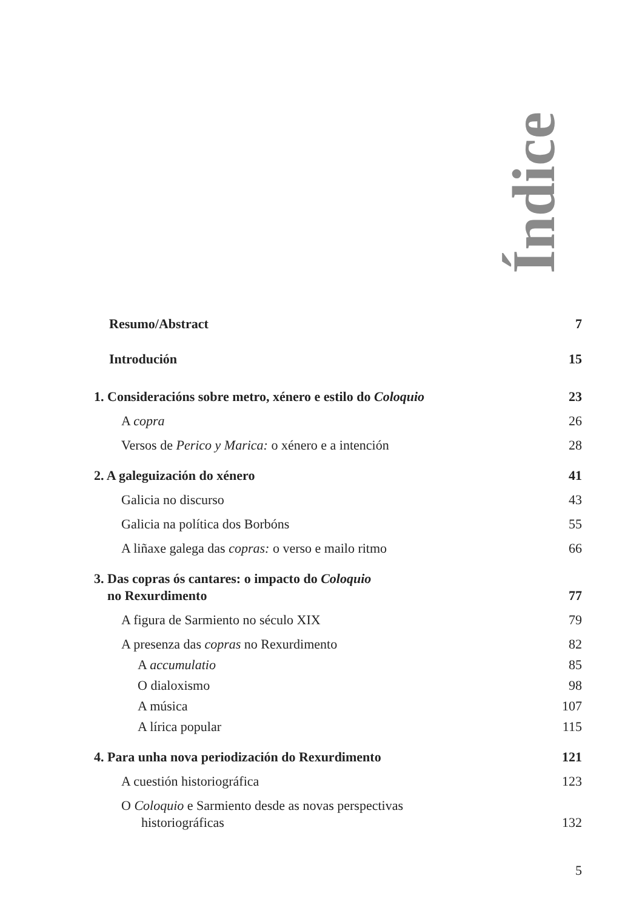Índice
Resumo/Abstract 7
Introdución 15
1. Consideracións sobre metro, xénero e estilo do Coloquio 23
A copra 26
Versos de Perico y Marica: o xénero e a intención 28
2. A galeguización do xénero 41
Galicia no discurso 43
Galicia na política dos Borbóns 55
A liñaxe galega das copras: o verso e mailo ritmo 66
3. Das copras ós cantares: o impacto do Coloquio
no Rexurdimento 77
A figura de Sarmiento no século XIX 79
A presenza das copras no Rexurdimento 82
A accumulatio 85
O dialoxismo 98
A música 107
A lírica popular 115
4. Para unha nova periodización do Rexurdimento 121
A cuestión historiográfica 123
O Coloquio e Sarmiento desde as novas perspectivas
historiográficas 132
5